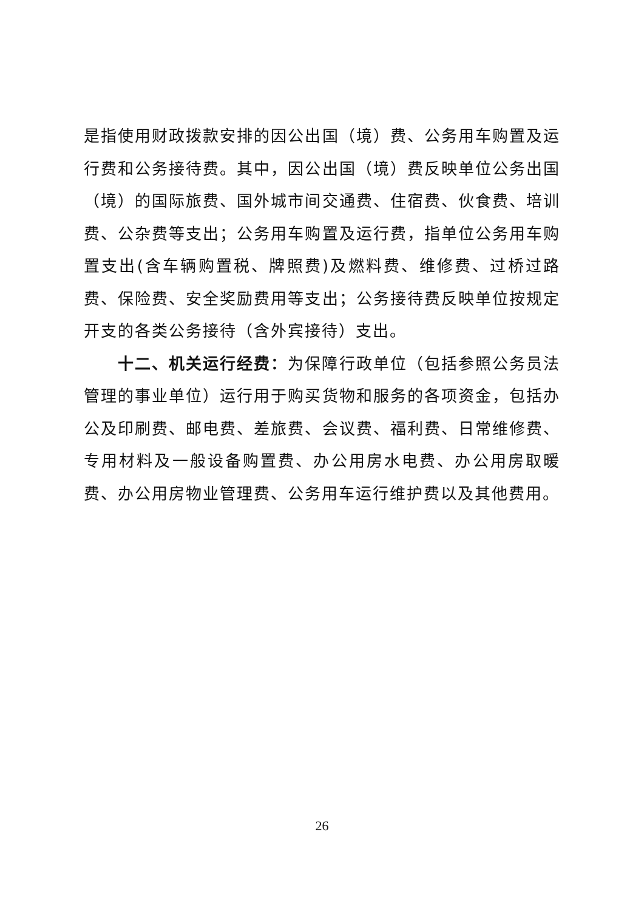是指使用财政拨款安排的因公出国（境）费、公务用车购置及运行费和公务接待费。其中，因公出国（境）费反映单位公务出国（境）的国际旅费、国外城市间交通费、住宿费、伙食费、培训费、公杂费等支出；公务用车购置及运行费，指单位公务用车购置支出(含车辆购置税、牌照费)及燃料费、维修费、过桥过路费、保险费、安全奖励费用等支出；公务接待费反映单位按规定开支的各类公务接待（含外宾接待）支出。
十二、机关运行经费：为保障行政单位（包括参照公务员法管理的事业单位）运行用于购买货物和服务的各项资金，包括办公及印刷费、邮电费、差旅费、会议费、福利费、日常维修费、专用材料及一般设备购置费、办公用房水电费、办公用房取暖费、办公用房物业管理费、公务用车运行维护费以及其他费用。
26